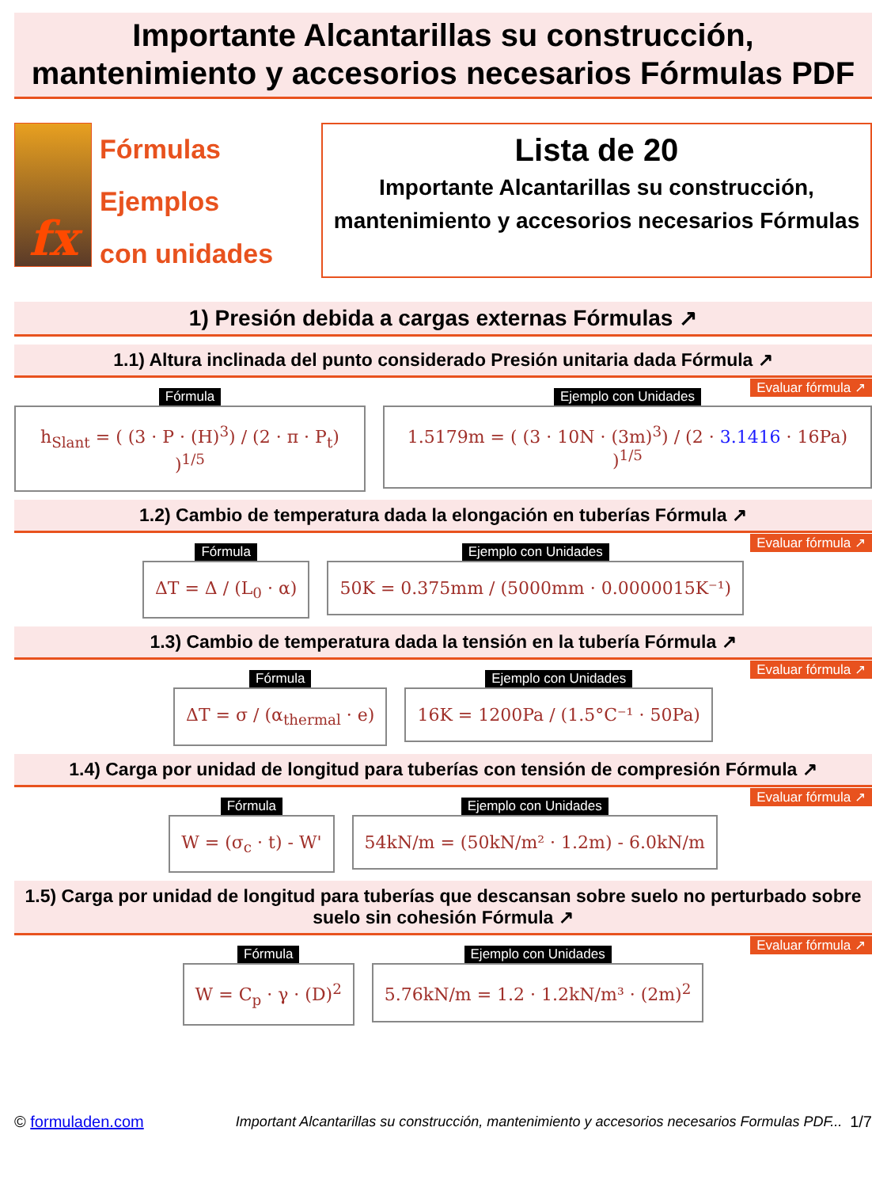Importante Alcantarillas su construcción, mantenimiento y accesorios necesarios Fórmulas PDF
fx
Fórmulas
Ejemplos
con unidades
Lista de 20
Importante Alcantarillas su construcción, mantenimiento y accesorios necesarios Fórmulas
1) Presión debida a cargas externas Fórmulas ↗
1.1) Altura inclinada del punto considerado Presión unitaria dada Fórmula ↗
Evaluar fórmula ↗
Fórmula
h<sub>Slant</sub> = ( (3 · P · (H)<sup>3</sup>) / (2 · π · P<sub>t</sub>) )<sup>1/5</sup>
Ejemplo con Unidades
1.5179m = ( (3 · 10N · (3m)<sup>3</sup>) / (2 · 3.1416 · 16Pa) )<sup>1/5</sup>
1.2) Cambio de temperatura dada la elongación en tuberías Fórmula ↗
Evaluar fórmula ↗
Fórmula
ΔT = Δ / (L<sub>0</sub> · α)
Ejemplo con Unidades
50K = 0.375mm / (5000mm · 0.0000015K⁻¹)
1.3) Cambio de temperatura dada la tensión en la tubería Fórmula ↗
Evaluar fórmula ↗
Fórmula
ΔT = σ / (α<sub>thermal</sub> · e)
Ejemplo con Unidades
16K = 1200Pa / (1.5°C⁻¹ · 50Pa)
1.4) Carga por unidad de longitud para tuberías con tensión de compresión Fórmula ↗
Evaluar fórmula ↗
Fórmula
W = (σ<sub>c</sub> · t) - W'
Ejemplo con Unidades
54kN/m = (50kN/m² · 1.2m) - 6.0kN/m
1.5) Carga por unidad de longitud para tuberías que descansan sobre suelo no perturbado sobre suelo sin cohesión Fórmula ↗
Evaluar fórmula ↗
Fórmula
W = C<sub>p</sub> · γ · (D)<sup>2</sup>
Ejemplo con Unidades
5.76kN/m = 1.2 · 1.2kN/m³ · (2m)<sup>2</sup>
© formuladen.com Important Alcantarillas su construcción, mantenimiento y accesorios necesarios Formulas PDF... 1/7